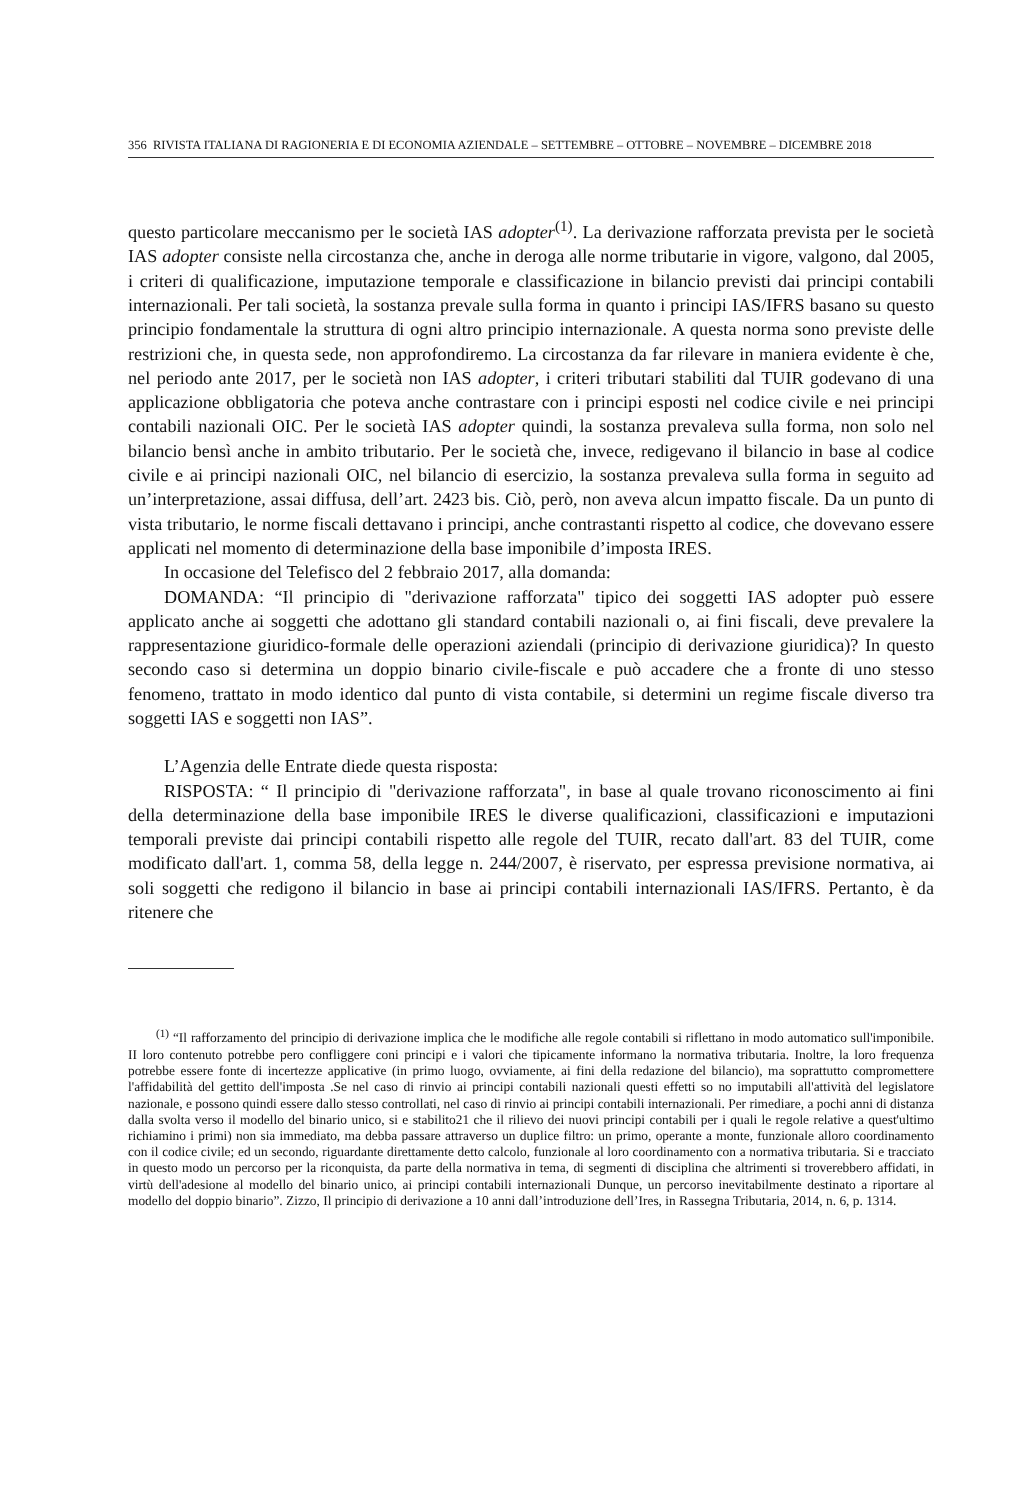356 RIVISTA ITALIANA DI RAGIONERIA E DI ECONOMIA AZIENDALE – SETTEMBRE – OTTOBRE – NOVEMBRE – DICEMBRE 2018
questo particolare meccanismo per le società IAS adopter<sup>(1)</sup>. La derivazione rafforzata prevista per le società IAS adopter consiste nella circostanza che, anche in deroga alle norme tributarie in vigore, valgono, dal 2005, i criteri di qualificazione, imputazione temporale e classificazione in bilancio previsti dai principi contabili internazionali. Per tali società, la sostanza prevale sulla forma in quanto i principi IAS/IFRS basano su questo principio fondamentale la struttura di ogni altro principio internazionale. A questa norma sono previste delle restrizioni che, in questa sede, non approfondiremo. La circostanza da far rilevare in maniera evidente è che, nel periodo ante 2017, per le società non IAS adopter, i criteri tributari stabiliti dal TUIR godevano di una applicazione obbligatoria che poteva anche contrastare con i principi esposti nel codice civile e nei principi contabili nazionali OIC. Per le società IAS adopter quindi, la sostanza prevaleva sulla forma, non solo nel bilancio bensì anche in ambito tributario. Per le società che, invece, redigevano il bilancio in base al codice civile e ai principi nazionali OIC, nel bilancio di esercizio, la sostanza prevaleva sulla forma in seguito ad un’interpretazione, assai diffusa, dell’art. 2423 bis. Ciò, però, non aveva alcun impatto fiscale. Da un punto di vista tributario, le norme fiscali dettavano i principi, anche contrastanti rispetto al codice, che dovevano essere applicati nel momento di determinazione della base imponibile d’imposta IRES.
In occasione del Telefisco del 2 febbraio 2017, alla domanda:
DOMANDA: “Il principio di "derivazione rafforzata" tipico dei soggetti IAS adopter può essere applicato anche ai soggetti che adottano gli standard contabili nazionali o, ai fini fiscali, deve prevalere la rappresentazione giuridico-formale delle operazioni aziendali (principio di derivazione giuridica)? In questo secondo caso si determina un doppio binario civile-fiscale e può accadere che a fronte di uno stesso fenomeno, trattato in modo identico dal punto di vista contabile, si determini un regime fiscale diverso tra soggetti IAS e soggetti non IAS”.
L’Agenzia delle Entrate diede questa risposta:
RISPOSTA: “ Il principio di "derivazione rafforzata", in base al quale trovano riconoscimento ai fini della determinazione della base imponibile IRES le diverse qualificazioni, classificazioni e imputazioni temporali previste dai principi contabili rispetto alle regole del TUIR, recato dall'art. 83 del TUIR, come modificato dall'art. 1, comma 58, della legge n. 244/2007, è riservato, per espressa previsione normativa, ai soli soggetti che redigono il bilancio in base ai principi contabili internazionali IAS/IFRS. Pertanto, è da ritenere che
<sup>(1)</sup> “Il rafforzamento del principio di derivazione implica che le modifiche alle regole contabili si riflettano in modo automatico sull'imponibile. II loro contenuto potrebbe pero confliggere coni principi e i valori che tipicamente informano la normativa tributaria. Inoltre, la loro frequenza potrebbe essere fonte di incertezze applicative (in primo luogo, ovviamente, ai fini della redazione del bilancio), ma soprattutto compromettere l'affidabilità del gettito dell'imposta .Se nel caso di rinvio ai principi contabili nazionali questi effetti so no imputabili all'attività del legislatore nazionale, e possono quindi essere dallo stesso controllati, nel caso di rinvio ai principi contabili internazionali. Per rimediare, a pochi anni di distanza dalla svolta verso il modello del binario unico, si e stabilito21 che il rilievo dei nuovi principi contabili per i quali le regole relative a quest'ultimo richiamino i primi) non sia immediato, ma debba passare attraverso un duplice filtro: un primo, operante a monte, funzionale alloro coordinamento con il codice civile; ed un secondo, riguardante direttamente detto calcolo, funzionale al loro coordinamento con a normativa tributaria. Si e tracciato in questo modo un percorso per la riconquista, da parte della normativa in tema, di segmenti di disciplina che altrimenti si troverebbero affidati, in virtù dell'adesione al modello del binario unico, ai principi contabili internazionali Dunque, un percorso inevitabilmente destinato a riportare al modello del doppio binario”. Zizzo, Il principio di derivazione a 10 anni dall’introduzione dell’Ires, in Rassegna Tributaria, 2014, n. 6, p. 1314.